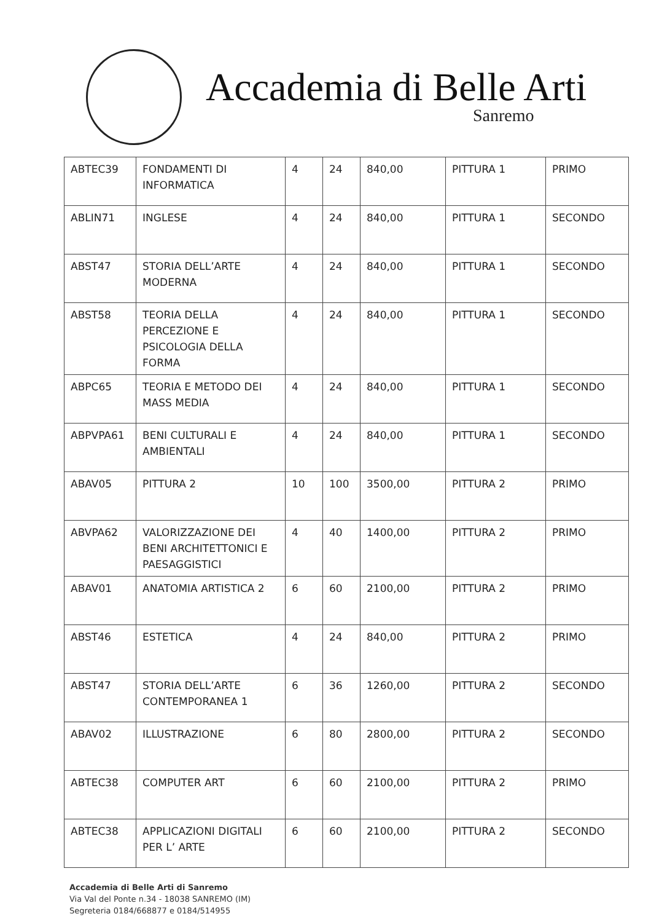Accademia di Belle Arti
Sanremo
| ABTEC39 | FONDAMENTI DI INFORMATICA | 4 | 24 | 840,00 | PITTURA 1 | PRIMO |
| ABLIN71 | INGLESE | 4 | 24 | 840,00 | PITTURA 1 | SECONDO |
| ABST47 | STORIA DELL’ARTE MODERNA | 4 | 24 | 840,00 | PITTURA 1 | SECONDO |
| ABST58 | TEORIA DELLA PERCEZIONE E PSICOLOGIA DELLA FORMA | 4 | 24 | 840,00 | PITTURA 1 | SECONDO |
| ABPC65 | TEORIA E METODO DEI MASS MEDIA | 4 | 24 | 840,00 | PITTURA 1 | SECONDO |
| ABPVPA61 | BENI CULTURALI E AMBIENTALI | 4 | 24 | 840,00 | PITTURA 1 | SECONDO |
| ABAV05 | PITTURA 2 | 10 | 100 | 3500,00 | PITTURA 2 | PRIMO |
| ABVPA62 | VALORIZZAZIONE DEI BENI ARCHITETTONICI E PAESAGGISTICI | 4 | 40 | 1400,00 | PITTURA 2 | PRIMO |
| ABAV01 | ANATOMIA ARTISTICA 2 | 6 | 60 | 2100,00 | PITTURA 2 | PRIMO |
| ABST46 | ESTETICA | 4 | 24 | 840,00 | PITTURA 2 | PRIMO |
| ABST47 | STORIA DELL’ARTE CONTEMPORANEA 1 | 6 | 36 | 1260,00 | PITTURA 2 | SECONDO |
| ABAV02 | ILLUSTRAZIONE | 6 | 80 | 2800,00 | PITTURA 2 | SECONDO |
| ABTEC38 | COMPUTER ART | 6 | 60 | 2100,00 | PITTURA 2 | PRIMO |
| ABTEC38 | APPLICAZIONI DIGITALI PER L’ ARTE | 6 | 60 | 2100,00 | PITTURA 2 | SECONDO |
Accademia di Belle Arti di Sanremo
Via Val del Ponte n.34 - 18038 SANREMO (IM)
Segreteria 0184/668877 e 0184/514955